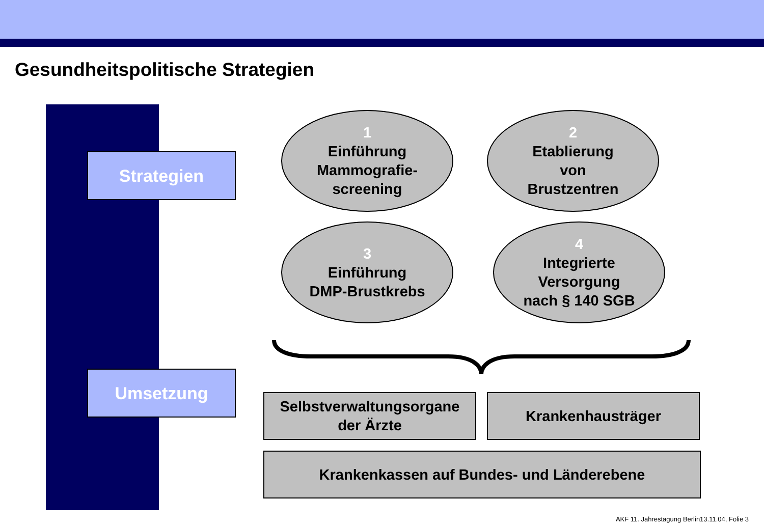Gesundheitspolitische Strategien
Strategien
Umsetzung
1
Einführung
Mammografie-
screening
2
Etablierung
von
Brustzentren
3
Einführung
DMP-Brustkrebs
4
Integrierte
Versorgung
nach § 140 SGB
Selbstverwaltungsorgane
der Ärzte
Krankenhausträger
Krankenkassen auf Bundes- und Länderebene
AKF 11. Jahrestagung Berlin13.11.04, Folie 3